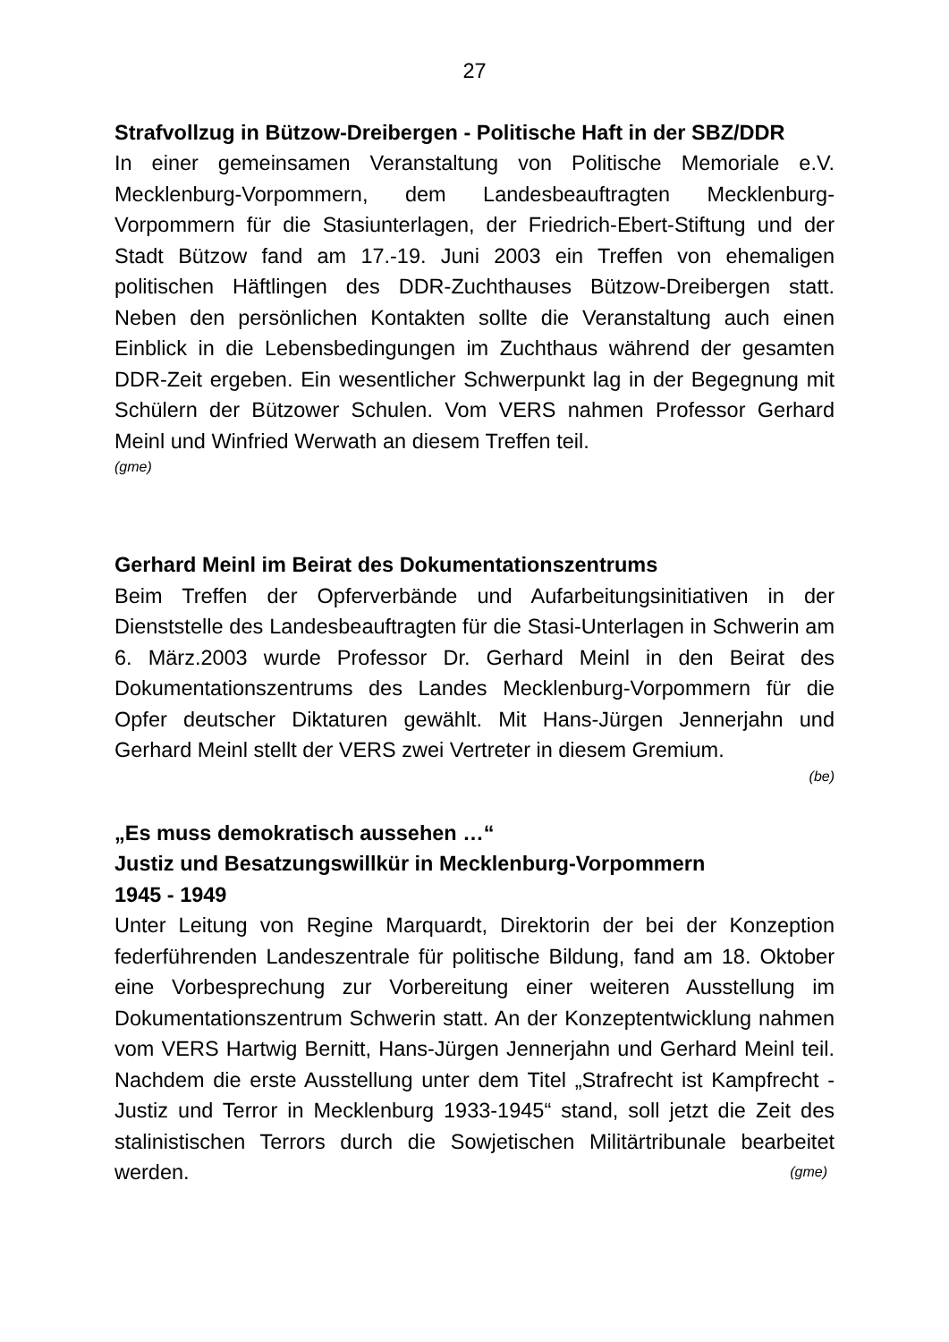27
Strafvollzug in Bützow-Dreibergen - Politische Haft in der SBZ/DDR
In einer gemeinsamen Veranstaltung von Politische Memoriale e.V. Mecklenburg-Vorpommern, dem Landesbeauftragten Mecklenburg-Vorpommern für die Stasiunterlagen, der Friedrich-Ebert-Stiftung und der Stadt Bützow fand am 17.-19. Juni 2003 ein Treffen von ehemaligen politischen Häftlingen des DDR-Zuchthauses Bützow-Dreibergen statt. Neben den persönlichen Kontakten sollte die Veranstaltung auch einen Einblick in die Lebensbedingungen im Zuchthaus während der gesamten DDR-Zeit ergeben. Ein wesentlicher Schwerpunkt lag in der Begegnung mit Schülern der Bützower Schulen. Vom VERS nahmen Professor Gerhard Meinl und Winfried Werwath an diesem Treffen teil.
(gme)
Gerhard Meinl im Beirat des Dokumentationszentrums
Beim Treffen der Opferverbände und Aufarbeitungsinitiativen in der Dienststelle des Landesbeauftragten für die Stasi-Unterlagen in Schwerin am 6. März.2003 wurde Professor Dr. Gerhard Meinl in den Beirat des Dokumentationszentrums des Landes Mecklenburg-Vorpommern für die Opfer deutscher Diktaturen gewählt. Mit Hans-Jürgen Jennerjahn und Gerhard Meinl stellt der VERS zwei Vertreter in diesem Gremium.
(be)
„Es muss demokratisch aussehen …“
Justiz und Besatzungswillkür in Mecklenburg-Vorpommern
1945 - 1949
Unter Leitung von Regine Marquardt, Direktorin der bei der Konzeption federführenden Landeszentrale für politische Bildung, fand am 18. Oktober eine Vorbesprechung zur Vorbereitung einer weiteren Ausstellung im Dokumentationszentrum Schwerin statt. An der Konzeptentwicklung nahmen vom VERS Hartwig Bernitt, Hans-Jürgen Jennerjahn und Gerhard Meinl teil. Nachdem die erste Ausstellung unter dem Titel „Strafrecht ist Kampfrecht - Justiz und Terror in Mecklenburg 1933-1945“ stand, soll jetzt die Zeit des stalinistischen Terrors durch die Sowjetischen Militärtribunale bearbeitet werden. (gme)